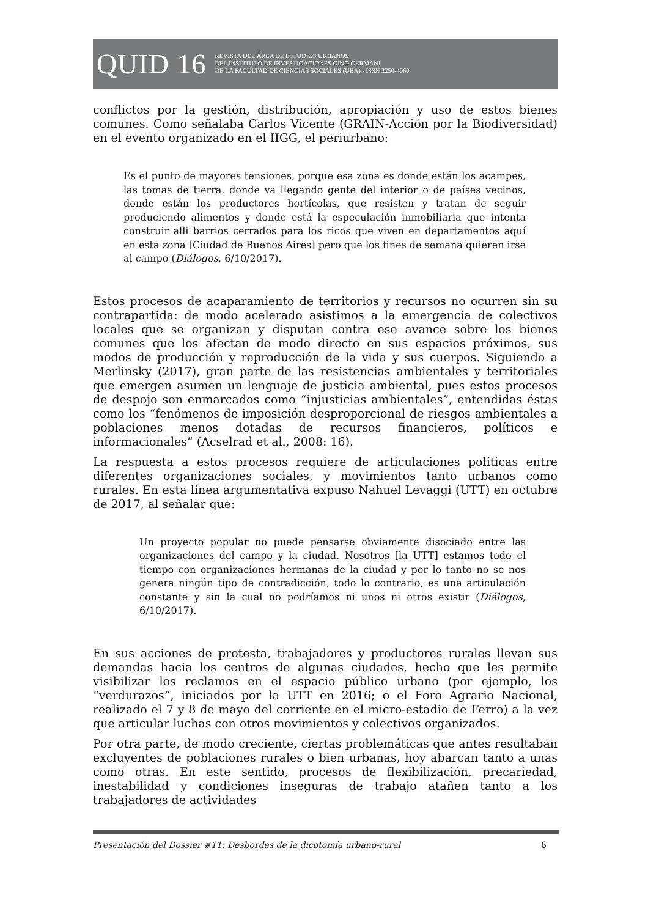QUID 16
REVISTA DEL ÁREA DE ESTUDIOS URBANOS
DEL INSTITUTO DE INVESTIGACIONES GINO GERMANI
DE LA FACULTAD DE CIENCIAS SOCIALES (UBA) - ISSN 2250-4060
conflictos por la gestión, distribución, apropiación y uso de estos bienes comunes. Como señalaba Carlos Vicente (GRAIN-Acción por la Biodiversidad) en el evento organizado en el IIGG, el periurbano:
Es el punto de mayores tensiones, porque esa zona es donde están los acampes, las tomas de tierra, donde va llegando gente del interior o de países vecinos, donde están los productores hortícolas, que resisten y tratan de seguir produciendo alimentos y donde está la especulación inmobiliaria que intenta construir allí barrios cerrados para los ricos que viven en departamentos aquí en esta zona [Ciudad de Buenos Aires] pero que los fines de semana quieren irse al campo (Diálogos, 6/10/2017).
Estos procesos de acaparamiento de territorios y recursos no ocurren sin su contrapartida: de modo acelerado asistimos a la emergencia de colectivos locales que se organizan y disputan contra ese avance sobre los bienes comunes que los afectan de modo directo en sus espacios próximos, sus modos de producción y reproducción de la vida y sus cuerpos. Siguiendo a Merlinsky (2017), gran parte de las resistencias ambientales y territoriales que emergen asumen un lenguaje de justicia ambiental, pues estos procesos de despojo son enmarcados como “injusticias ambientales”, entendidas éstas como los “fenómenos de imposición desproporcional de riesgos ambientales a poblaciones menos dotadas de recursos financieros, políticos e informacionales” (Acselrad et al., 2008: 16).
La respuesta a estos procesos requiere de articulaciones políticas entre diferentes organizaciones sociales, y movimientos tanto urbanos como rurales. En esta línea argumentativa expuso Nahuel Levaggi (UTT) en octubre de 2017, al señalar que:
Un proyecto popular no puede pensarse obviamente disociado entre las organizaciones del campo y la ciudad. Nosotros [la UTT] estamos todo el tiempo con organizaciones hermanas de la ciudad y por lo tanto no se nos genera ningún tipo de contradicción, todo lo contrario, es una articulación constante y sin la cual no podríamos ni unos ni otros existir (Diálogos, 6/10/2017).
En sus acciones de protesta, trabajadores y productores rurales llevan sus demandas hacia los centros de algunas ciudades, hecho que les permite visibilizar los reclamos en el espacio público urbano (por ejemplo, los “verdurazos”, iniciados por la UTT en 2016; o el Foro Agrario Nacional, realizado el 7 y 8 de mayo del corriente en el micro-estadio de Ferro) a la vez que articular luchas con otros movimientos y colectivos organizados.
Por otra parte, de modo creciente, ciertas problemáticas que antes resultaban excluyentes de poblaciones rurales o bien urbanas, hoy abarcan tanto a unas como otras. En este sentido, procesos de flexibilización, precariedad, inestabilidad y condiciones inseguras de trabajo atañen tanto a los trabajadores de actividades
Presentación del Dossier #11: Desbordes de la dicotomía urbano-rural 6